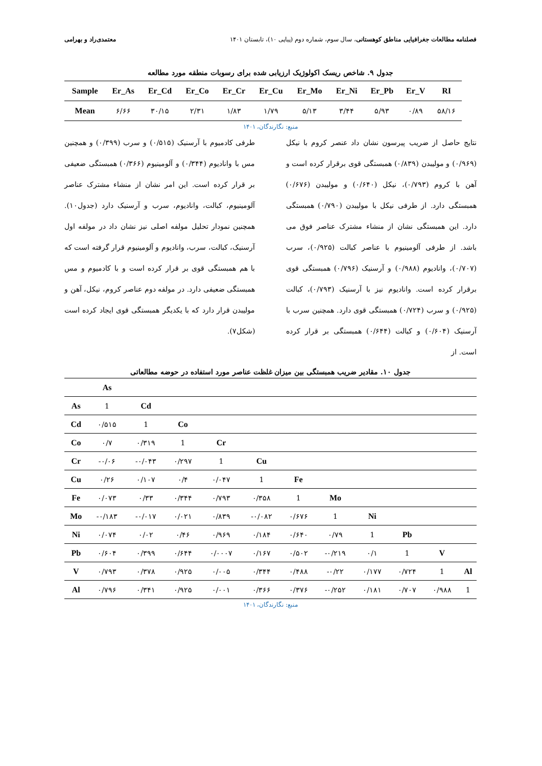فصلنامه مطالعات جغرافیایی مناطق کوهستانی، سال سوم، شماره دوم (پیاپی ۱۰)، تابستان ۱۴۰۱ معتمدی‌راد و بهرامی
جدول ۹. شاخص ریسک اکولوژیک ارزیابی شده برای رسوبات منطقه مورد مطالعه
| Sample | Er_As | Er_Cd | Er_Co | Er_Cr | Er_Cu | Er_Mo | Er_Ni | Er_Pb | Er_V | RI |
| --- | --- | --- | --- | --- | --- | --- | --- | --- | --- | --- |
| Mean | ۶/۶۶ | ۳۰/۱۵ | ۲/۳۱ | ۱/۸۳ | ۱/۷۹ | ۵/۱۳ | ۳/۴۴ | ۵/۹۳ | ۰/۸۹ | ۵۸/۱۶ |
منبع: نگارندگان، ۱۴۰۱
نتایج حاصل از ضریب پیرسون نشان داد عنصر کروم با نیکل (۰/۹۶۹) و مولیبدن (۰/۸۳۹) همبستگی قوی برقرار کرده است و آهن با کروم (۰/۷۹۳)، نیکل (۰/۶۴۰) و مولیبدن (۰/۶۷۶) همبستگی دارد. از طرفی نیکل با مولیبدن (۰/۷۹۰) همبستگی دارد. این همبستگی نشان از منشاء مشترک عناصر فوق می باشد. از طرفی آلومینیوم با عناصر کبالت (۰/۹۲۵)، سرب (۰/۷۰۷)، وانادیوم (۰/۹۸۸) و آرسنیک (۰/۷۹۶) همبستگی قوی برقرار کرده است. وانادیوم نیز با آرسنیک (۰/۷۹۳)، کبالت (۰/۹۲۵) و سرب (۰/۷۲۴) همبستگی قوی دارد. همچنین سرب با آرسنیک (۰/۶۰۴) و کبالت (۰/۶۴۴) همبستگی بر قرار کرده است. از
طرفی کادمیوم با آرسنیک (۰/۵۱۵) و سرب (۰/۳۹۹) و همچنین مس با وانادیوم (۰/۳۴۴) و آلومینیوم (۰/۳۶۶) همبستگی ضعیفی بر قرار کرده است. این امر نشان از منشاء مشترک عناصر آلومینیوم، کبالت، وانادیوم، سرب و آرسنیک دارد (جدول۱۰). همچنین نمودار تحلیل مولفه اصلی نیز نشان داد در مولفه اول آرسنیک، کبالت، سرب، وانادیوم و آلومینیوم قرار گرفته است که با هم همبستگی قوی بر قرار کرده است و با کادمیوم و مس همبستگی ضعیفی دارد. در مولفه دوم عناصر کروم، نیکل، آهن و مولیبدن قرار دارد که با یکدیگر همبستگی قوی ایجاد کرده است (شکل۷).
جدول ۱۰. مقادیر ضریب همبستگی بین میزان غلظت عناصر مورد استفاده در حوضه مطالعاتی
| | As | | | | | | | | | | |
| As | 1 | Cd | | | | | | | | | |
| Cd | ۰/۵۱۵ | 1 | Co | | | | | | | | |
| Co | ۰/۷ | ۰/۳۱۹ | 1 | Cr | | | | | | | |
| Cr | -۰/۰۶ | -۰/۰۴۳ | ۰/۲۹۷ | 1 | Cu | | | | | | |
| Cu | ۰/۲۶ | ۰/۱۰۷ | ۰/۴ | ۰/۰۴۷ | 1 | Fe | | | | | |
| Fe | ۰/۰۷۳ | ۰/۳۳ | ۰/۳۴۴ | ۰/۷۹۳ | ۰/۳۵۸ | 1 | Mo | | | | |
| Mo | -۰/۱۸۳ | -۰/۰۱۷ | ۰/۰۲۱ | ۰/۸۳۹ | -۰/۰۸۲ | ۰/۶۷۶ | 1 | Ni | | | |
| Ni | ۰/۰۷۴ | ۰/۰۲ | ۰/۴۶ | ۰/۹۶۹ | ۰/۱۸۴ | ۰/۶۴۰ | ۰/۷۹ | 1 | Pb | | |
| Pb | ۰/۶۰۴ | ۰/۳۹۹ | ۰/۶۴۴ | ۰/۰۰۰۷ | ۰/۱۶۷ | ۰/۵۰۲ | -۰/۲۱۹ | ۰/۱ | 1 | V | |
| V | ۰/۷۹۳ | ۰/۳۷۸ | ۰/۹۲۵ | ۰/۰۰۵ | ۰/۳۴۴ | ۰/۴۸۸ | -۰/۲۲ | ۰/۱۷۷ | ۰/۷۲۴ | 1 | Al |
| Al | ۰/۷۹۶ | ۰/۳۴۱ | ۰/۹۲۵ | ۰/۰۰۱ | ۰/۳۶۶ | ۰/۳۷۶ | -۰/۲۵۲ | ۰/۱۸۱ | ۰/۷۰۷ | ۰/۹۸۸ | 1 |
منبع: نگارندگان، ۱۴۰۱